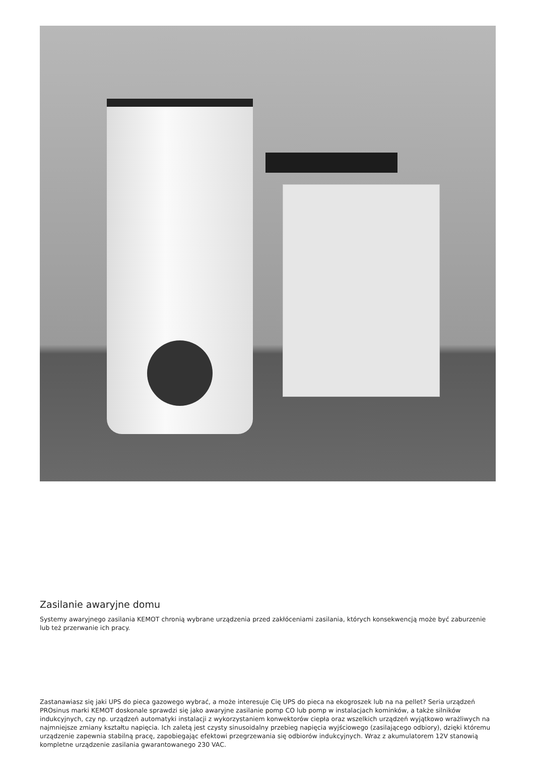Zasilanie awaryjne domu
Systemy awaryjnego zasilania KEMOT chronią wybrane urządzenia przed zakłóceniami zasilania, których konsekwencją może być zaburzenie lub też przerwanie ich pracy.
Zastanawiasz się jaki UPS do pieca gazowego wybrać, a może interesuje Cię UPS do pieca na ekogroszek lub na na pellet? Seria urządzeń PROsinus marki KEMOT doskonale sprawdzi się jako awaryjne zasilanie pomp CO lub pomp w instalacjach kominków, a także silników indukcyjnych, czy np. urządzeń automatyki instalacji z wykorzystaniem konwektorów ciepła oraz wszelkich urządzeń wyjątkowo wrażliwych na najmniejsze zmiany kształtu napięcia. Ich zaletą jest czysty sinusoidalny przebieg napięcia wyjściowego (zasilającego odbiory), dzięki któremu urządzenie zapewnia stabilną pracę, zapobiegając efektowi przegrzewania się odbiorów indukcyjnych. Wraz z akumulatorem 12V stanowią kompletne urządzenie zasilania gwarantowanego 230 VAC.